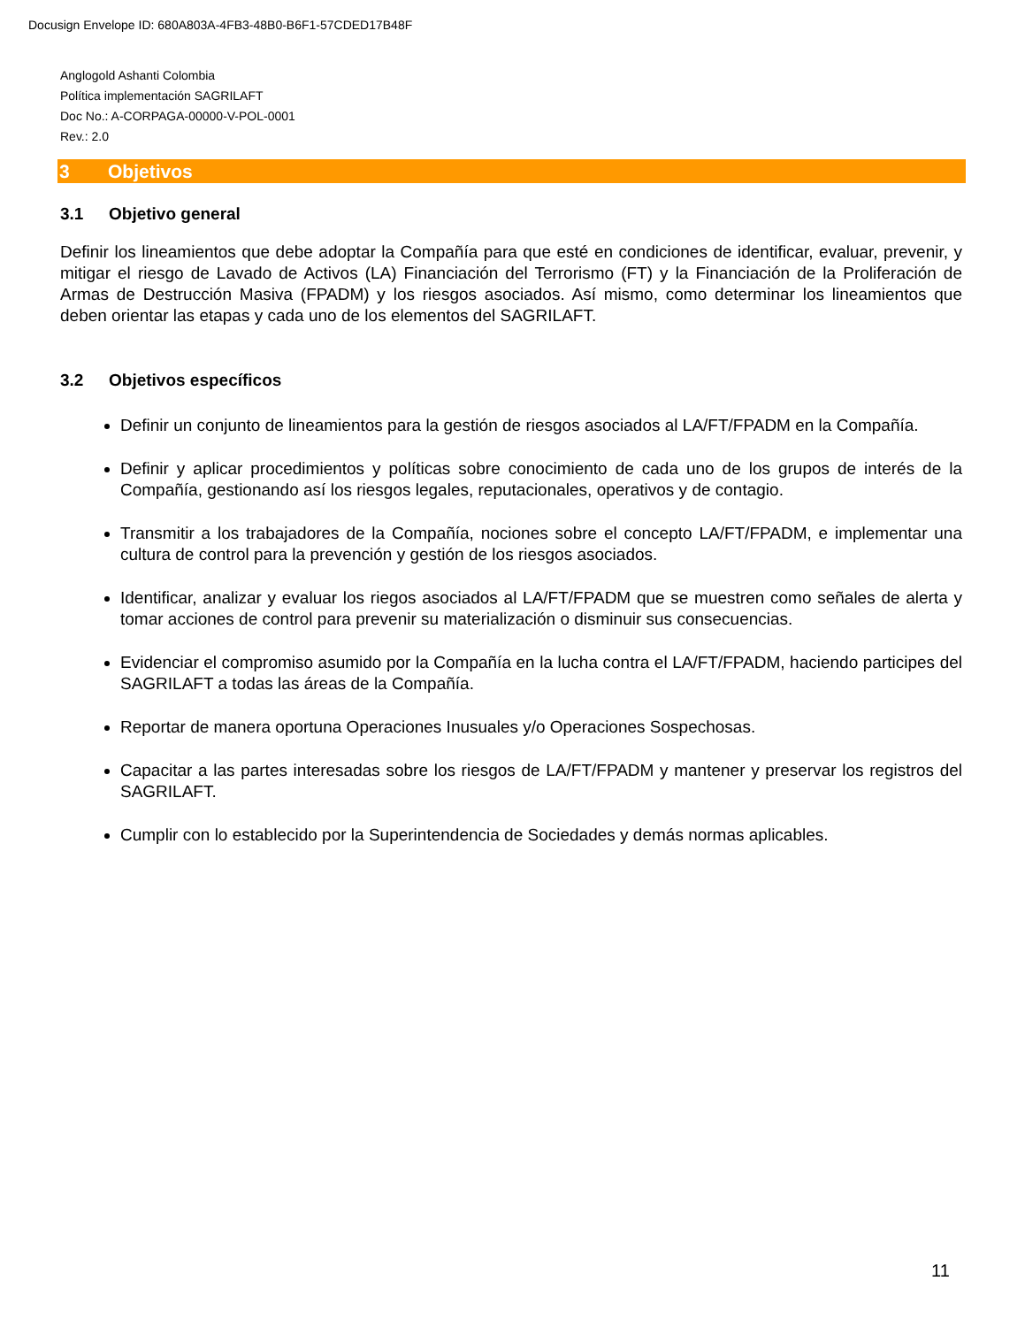Docusign Envelope ID: 680A803A-4FB3-48B0-B6F1-57CDED17B48F
Anglogold Ashanti Colombia
Política implementación SAGRILAFT
Doc No.: A-CORPAGA-00000-V-POL-0001
Rev.: 2.0
3 Objetivos
3.1 Objetivo general
Definir los lineamientos que debe adoptar la Compañía para que esté en condiciones de identificar, evaluar, prevenir, y mitigar el riesgo de Lavado de Activos (LA) Financiación del Terrorismo (FT) y la Financiación de la Proliferación de Armas de Destrucción Masiva (FPADM) y los riesgos asociados. Así mismo, como determinar los lineamientos que deben orientar las etapas y cada uno de los elementos del SAGRILAFT.
3.2 Objetivos específicos
Definir un conjunto de lineamientos para la gestión de riesgos asociados al LA/FT/FPADM en la Compañía.
Definir y aplicar procedimientos y políticas sobre conocimiento de cada uno de los grupos de interés de la Compañía, gestionando así los riesgos legales, reputacionales, operativos y de contagio.
Transmitir a los trabajadores de la Compañía, nociones sobre el concepto LA/FT/FPADM, e implementar una cultura de control para la prevención y gestión de los riesgos asociados.
Identificar, analizar y evaluar los riegos asociados al LA/FT/FPADM que se muestren como señales de alerta y tomar acciones de control para prevenir su materialización o disminuir sus consecuencias.
Evidenciar el compromiso asumido por la Compañía en la lucha contra el LA/FT/FPADM, haciendo participes del SAGRILAFT a todas las áreas de la Compañía.
Reportar de manera oportuna Operaciones Inusuales y/o Operaciones Sospechosas.
Capacitar a las partes interesadas sobre los riesgos de LA/FT/FPADM y mantener y preservar los registros del SAGRILAFT.
Cumplir con lo establecido por la Superintendencia de Sociedades y demás normas aplicables.
11